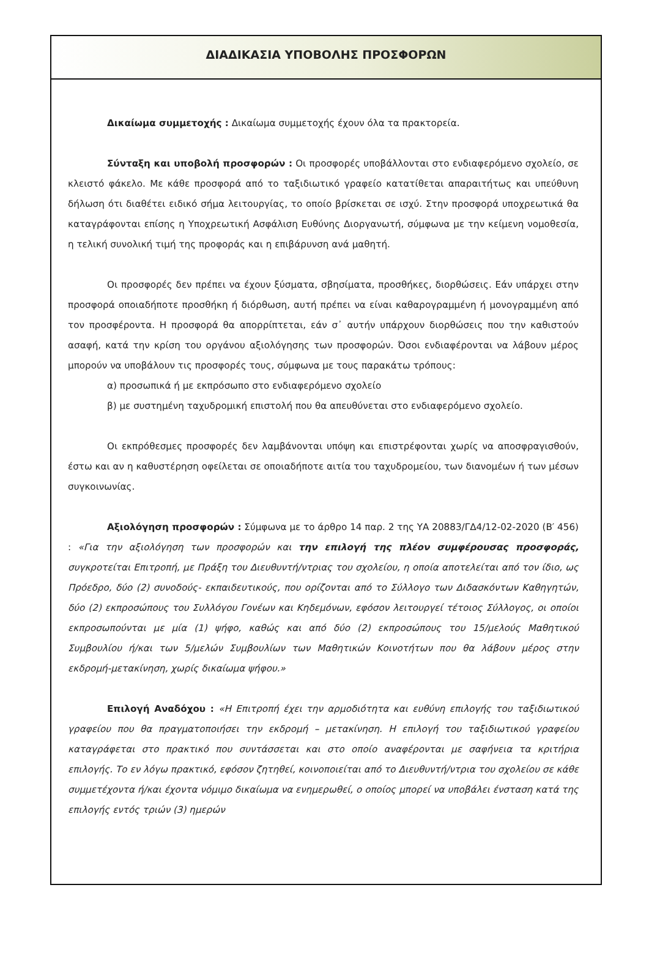ΔΙΑΔΙΚΑΣΙΑ ΥΠΟΒΟΛΗΣ ΠΡΟΣΦΟΡΩΝ
Δικαίωμα συμμετοχής : Δικαίωμα συμμετοχής έχουν όλα τα πρακτορεία.
Σύνταξη και υποβολή προσφορών : Οι προσφορές υποβάλλονται στο ενδιαφερόμενο σχολείο, σε κλειστό φάκελο. Με κάθε προσφορά από το ταξιδιωτικό γραφείο κατατίθεται απαραιτήτως και υπεύθυνη δήλωση ότι διαθέτει ειδικό σήμα λειτουργίας, το οποίο βρίσκεται σε ισχύ. Στην προσφορά υποχρεωτικά θα καταγράφονται επίσης η Υποχρεωτική Ασφάλιση Ευθύνης Διοργανωτή, σύμφωνα με την κείμενη νομοθεσία, η τελική συνολική τιμή της προφοράς και η επιβάρυνση ανά μαθητή.
Οι προσφορές δεν πρέπει να έχουν ξύσματα, σβησίματα, προσθήκες, διορθώσεις. Εάν υπάρχει στην προσφορά οποιαδήποτε προσθήκη ή διόρθωση, αυτή πρέπει να είναι καθαρογραμμένη ή μονογραμμένη από τον προσφέροντα. Η προσφορά θα απορρίπτεται, εάν σ᾽ αυτήν υπάρχουν διορθώσεις που την καθιστούν ασαφή, κατά την κρίση του οργάνου αξιολόγησης των προσφορών. Όσοι ενδιαφέρονται να λάβουν μέρος μπορούν να υποβάλουν τις προσφορές τους, σύμφωνα με τους παρακάτω τρόπους:
α) προσωπικά ή με εκπρόσωπο στο ενδιαφερόμενο σχολείο
β) με συστημένη ταχυδρομική επιστολή που θα απευθύνεται στο ενδιαφερόμενο σχολείο.
Οι εκπρόθεσμες προσφορές δεν λαμβάνονται υπόψη και επιστρέφονται χωρίς να αποσφραγισθούν, έστω και αν η καθυστέρηση οφείλεται σε οποιαδήποτε αιτία του ταχυδρομείου, των διανομέων ή των μέσων συγκοινωνίας.
Αξιολόγηση προσφορών : Σύμφωνα με το άρθρο 14 παρ. 2 της ΥΑ 20883/ΓΔ4/12-02-2020 (Β′ 456) : «Για την αξιολόγηση των προσφορών και την επιλογή της πλέον συμφέρουσας προσφοράς, συγκροτείται Επιτροπή, με Πράξη του Διευθυντή/ντριας του σχολείου, η οποία αποτελείται από τον ίδιο, ως Πρόεδρο, δύο (2) συνοδούς- εκπαιδευτικούς, που ορίζονται από το Σύλλογο των Διδασκόντων Καθηγητών, δύο (2) εκπροσώπους του Συλλόγου Γονέων και Κηδεμόνων, εφόσον λειτουργεί τέτοιος Σύλλογος, οι οποίοι εκπροσωπούνται με μία (1) ψήφο, καθώς και από δύο (2) εκπροσώπους του 15/μελούς Μαθητικού Συμβουλίου ή/και των 5/μελών Συμβουλίων των Μαθητικών Κοινοτήτων που θα λάβουν μέρος στην εκδρομή-μετακίνηση, χωρίς δικαίωμα ψήφου.»
Επιλογή Αναδόχου : «Η Επιτροπή έχει την αρμοδιότητα και ευθύνη επιλογής του ταξιδιωτικού γραφείου που θα πραγματοποιήσει την εκδρομή – μετακίνηση. Η επιλογή του ταξιδιωτικού γραφείου καταγράφεται στο πρακτικό που συντάσσεται και στο οποίο αναφέρονται με σαφήνεια τα κριτήρια επιλογής. Το εν λόγω πρακτικό, εφόσον ζητηθεί, κοινοποιείται από το Διευθυντή/ντρια του σχολείου σε κάθε συμμετέχοντα ή/και έχοντα νόμιμο δικαίωμα να ενημερωθεί, ο οποίος μπορεί να υποβάλει ένσταση κατά της επιλογής εντός τριών (3) ημερών